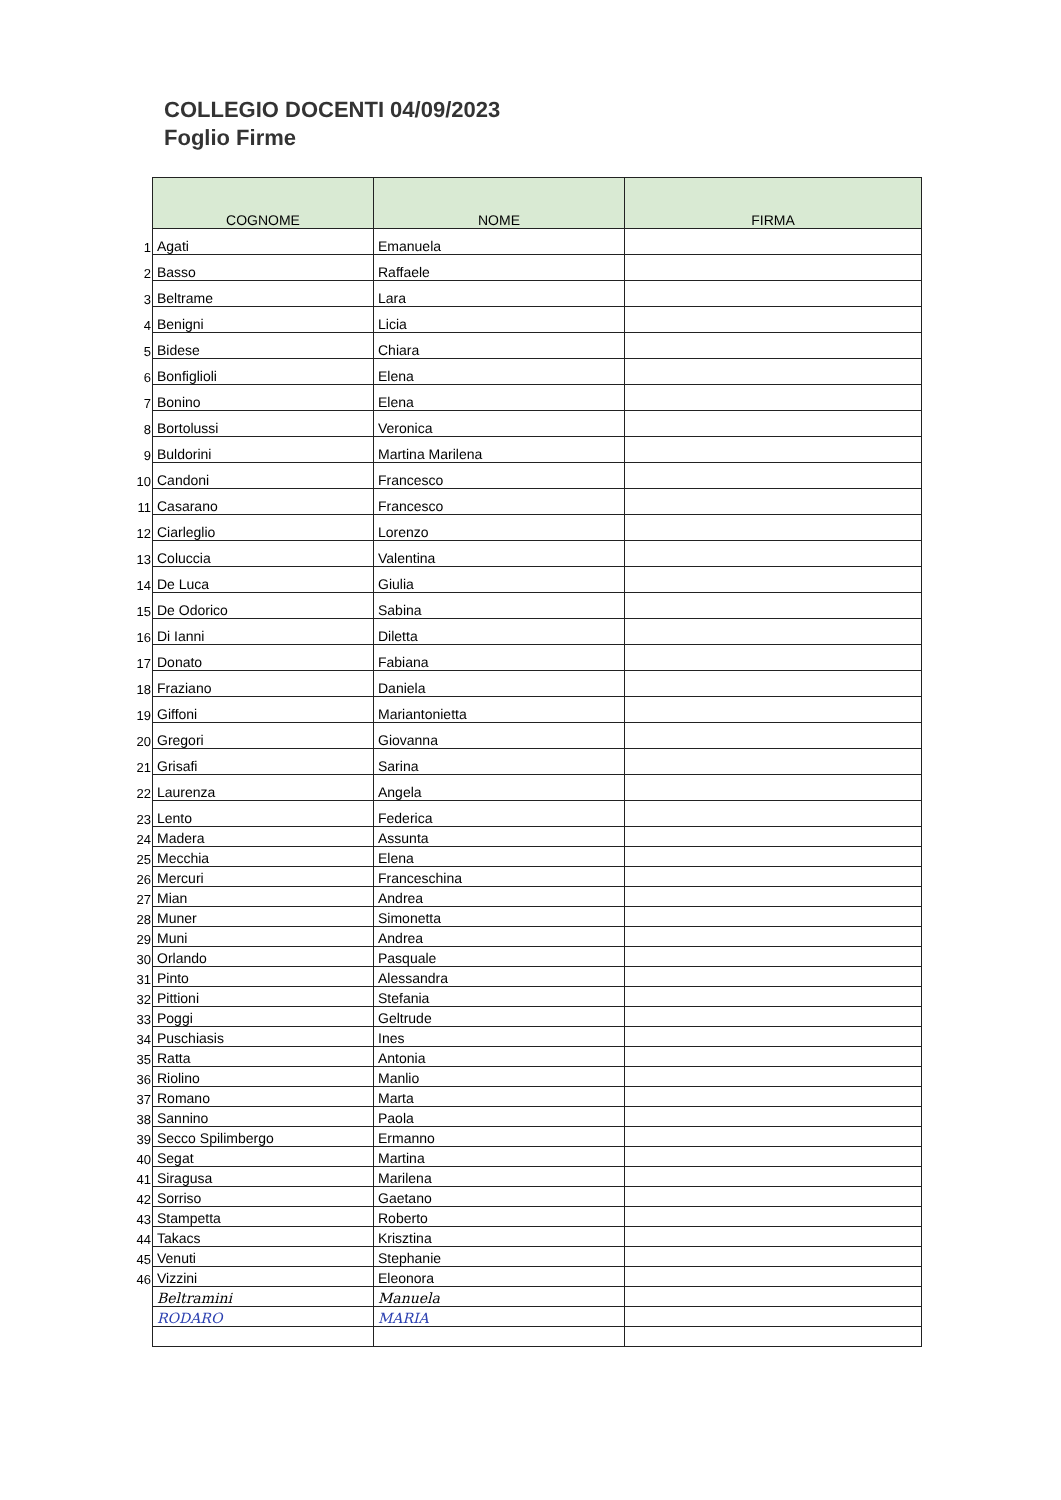COLLEGIO DOCENTI 04/09/2023
Foglio Firme
| | COGNOME | NOME | FIRMA |
| 1 | Agati | Emanuela | |
| 2 | Basso | Raffaele | |
| 3 | Beltrame | Lara | |
| 4 | Benigni | Licia | |
| 5 | Bidese | Chiara | |
| 6 | Bonfiglioli | Elena | |
| 7 | Bonino | Elena | |
| 8 | Bortolussi | Veronica | |
| 9 | Buldorini | Martina Marilena | |
| 10 | Candoni | Francesco | |
| 11 | Casarano | Francesco | |
| 12 | Ciarleglio | Lorenzo | |
| 13 | Coluccia | Valentina | |
| 14 | De Luca | Giulia | |
| 15 | De Odorico | Sabina | |
| 16 | Di Ianni | Diletta | |
| 17 | Donato | Fabiana | |
| 18 | Fraziano | Daniela | |
| 19 | Giffoni | Mariantonietta | |
| 20 | Gregori | Giovanna | |
| 21 | Grisafi | Sarina | |
| 22 | Laurenza | Angela | |
| 23 | Lento | Federica | |
| 24 | Madera | Assunta | |
| 25 | Mecchia | Elena | |
| 26 | Mercuri | Franceschina | |
| 27 | Mian | Andrea | |
| 28 | Muner | Simonetta | |
| 29 | Muni | Andrea | |
| 30 | Orlando | Pasquale | |
| 31 | Pinto | Alessandra | |
| 32 | Pittioni | Stefania | |
| 33 | Poggi | Geltrude | |
| 34 | Puschiasis | Ines | |
| 35 | Ratta | Antonia | |
| 36 | Riolino | Manlio | |
| 37 | Romano | Marta | |
| 38 | Sannino | Paola | |
| 39 | Secco Spilimbergo | Ermanno | |
| 40 | Segat | Martina | |
| 41 | Siragusa | Marilena | |
| 42 | Sorriso | Gaetano | |
| 43 | Stampetta | Roberto | |
| 44 | Takacs | Krisztina | |
| 45 | Venuti | Stephanie | |
| 46 | Vizzini | Eleonora | |
| | Beltramini | Manuela | |
| | RODARO | MARIA | |